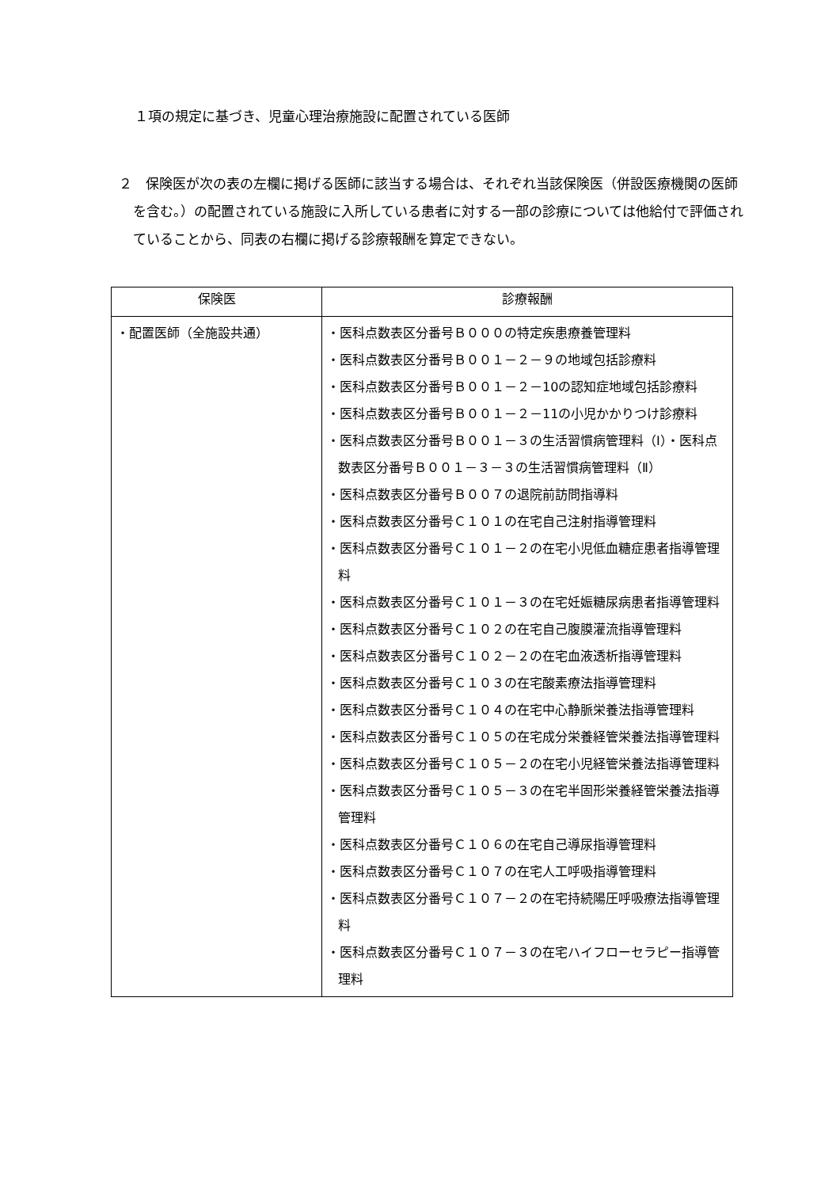１項の規定に基づき、児童心理治療施設に配置されている医師
２　保険医が次の表の左欄に掲げる医師に該当する場合は、それぞれ当該保険医（併設医療機関の医師を含む。）の配置されている施設に入所している患者に対する一部の診療については他給付で評価されていることから、同表の右欄に掲げる診療報酬を算定できない。
| 保険医 | 診療報酬 |
| --- | --- |
| ・配置医師（全施設共通） | ・医科点数表区分番号Ｂ０００の特定疾患療養管理料 ・医科点数表区分番号Ｂ００１－２－９の地域包括診療料 ・医科点数表区分番号Ｂ００１－２－10の認知症地域包括診療料 ・医科点数表区分番号Ｂ００１－２－11の小児かかりつけ診療料 ・医科点数表区分番号Ｂ００１－３の生活習慣病管理料（Ⅰ）・医科点数表区分番号Ｂ００１－３－３の生活習慣病管理料（Ⅱ） ・医科点数表区分番号Ｂ００７の退院前訪問指導料 ・医科点数表区分番号Ｃ１０１の在宅自己注射指導管理料 ・医科点数表区分番号Ｃ１０１－２の在宅小児低血糖症患者指導管理料 ・医科点数表区分番号Ｃ１０１－３の在宅妊娠糖尿病患者指導管理料 ・医科点数表区分番号Ｃ１０２の在宅自己腹膜灌流指導管理料 ・医科点数表区分番号Ｃ１０２－２の在宅血液透析指導管理料 ・医科点数表区分番号Ｃ１０３の在宅酸素療法指導管理料 ・医科点数表区分番号Ｃ１０４の在宅中心静脈栄養法指導管理料 ・医科点数表区分番号Ｃ１０５の在宅成分栄養経管栄養法指導管理料 ・医科点数表区分番号Ｃ１０５－２の在宅小児経管栄養法指導管理料 ・医科点数表区分番号Ｃ１０５－３の在宅半固形栄養経管栄養法指導管理料 ・医科点数表区分番号Ｃ１０６の在宅自己導尿指導管理料 ・医科点数表区分番号Ｃ１０７の在宅人工呼吸指導管理料 ・医科点数表区分番号Ｃ１０７－２の在宅持続陽圧呼吸療法指導管理料 ・医科点数表区分番号Ｃ１０７－３の在宅ハイフローセラピー指導管理料 |